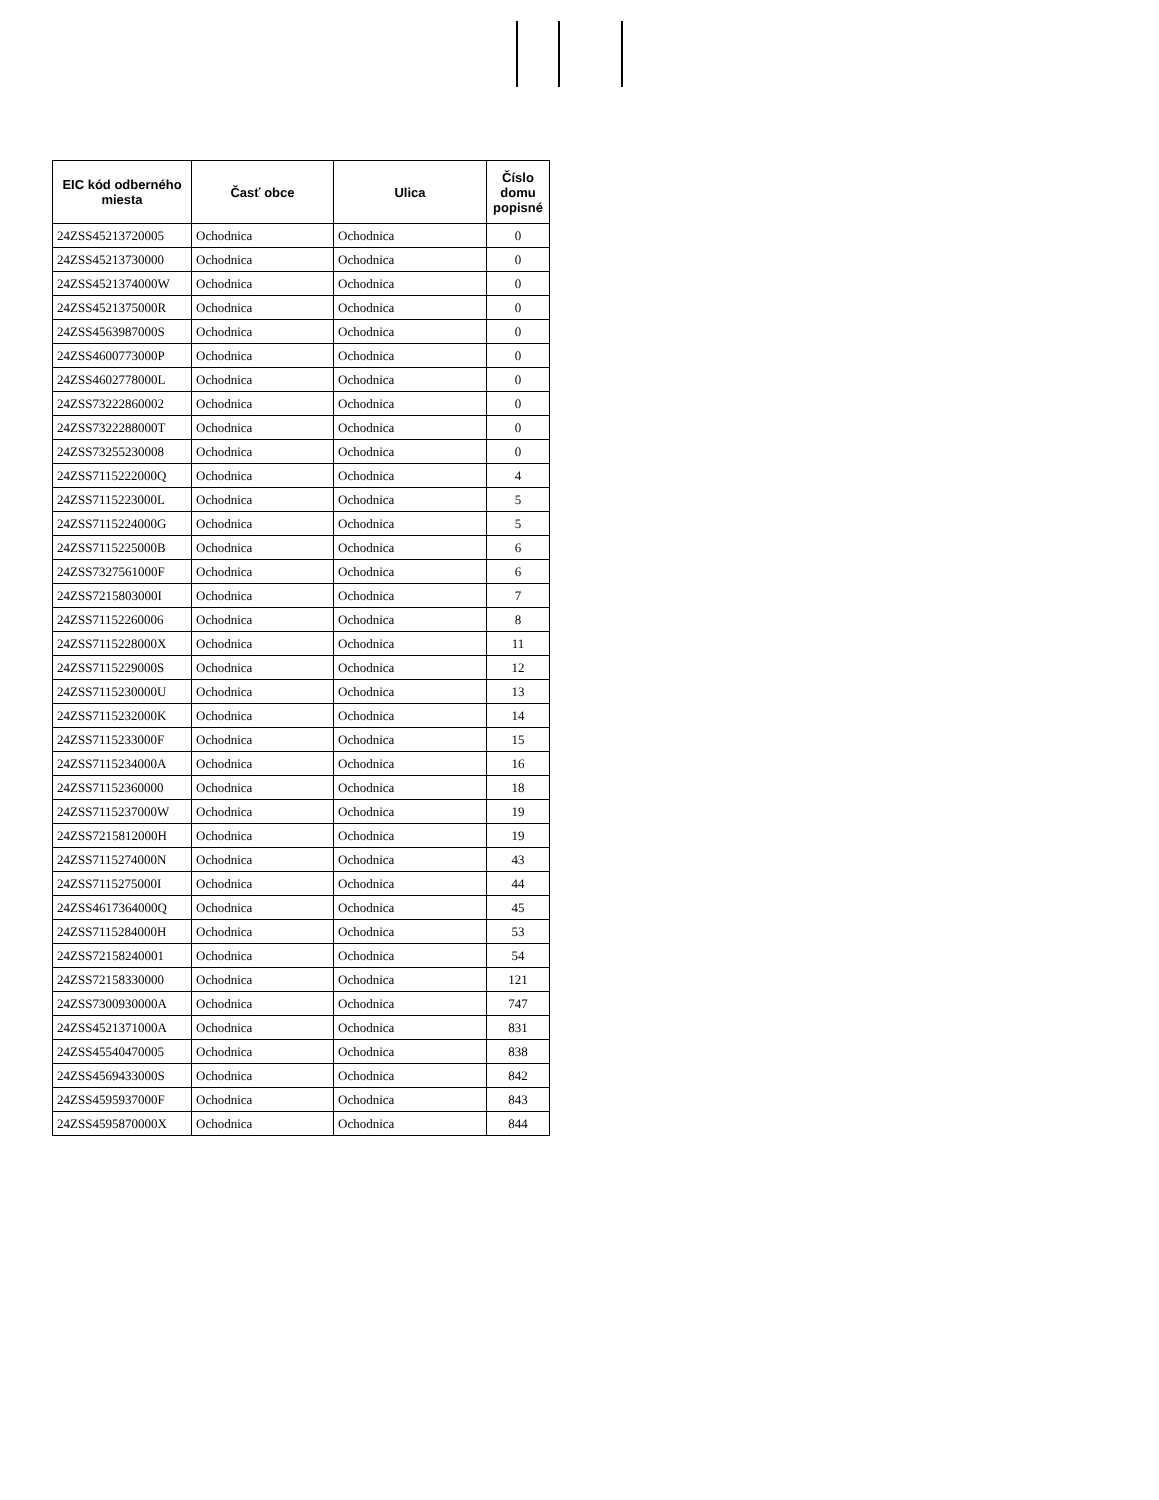| EIC kód odberného miesta | Časť obce | Ulica | Číslo domu popisné |
| --- | --- | --- | --- |
| 24ZSS45213720005 | Ochodnica | Ochodnica | 0 |
| 24ZSS45213730000 | Ochodnica | Ochodnica | 0 |
| 24ZSS4521374000W | Ochodnica | Ochodnica | 0 |
| 24ZSS4521375000R | Ochodnica | Ochodnica | 0 |
| 24ZSS4563987000S | Ochodnica | Ochodnica | 0 |
| 24ZSS4600773000P | Ochodnica | Ochodnica | 0 |
| 24ZSS4602778000L | Ochodnica | Ochodnica | 0 |
| 24ZSS73222860002 | Ochodnica | Ochodnica | 0 |
| 24ZSS7322288000T | Ochodnica | Ochodnica | 0 |
| 24ZSS73255230008 | Ochodnica | Ochodnica | 0 |
| 24ZSS7115222000Q | Ochodnica | Ochodnica | 4 |
| 24ZSS7115223000L | Ochodnica | Ochodnica | 5 |
| 24ZSS7115224000G | Ochodnica | Ochodnica | 5 |
| 24ZSS7115225000B | Ochodnica | Ochodnica | 6 |
| 24ZSS7327561000F | Ochodnica | Ochodnica | 6 |
| 24ZSS7215803000I | Ochodnica | Ochodnica | 7 |
| 24ZSS71152260006 | Ochodnica | Ochodnica | 8 |
| 24ZSS7115228000X | Ochodnica | Ochodnica | 11 |
| 24ZSS7115229000S | Ochodnica | Ochodnica | 12 |
| 24ZSS7115230000U | Ochodnica | Ochodnica | 13 |
| 24ZSS7115232000K | Ochodnica | Ochodnica | 14 |
| 24ZSS7115233000F | Ochodnica | Ochodnica | 15 |
| 24ZSS7115234000A | Ochodnica | Ochodnica | 16 |
| 24ZSS71152360000 | Ochodnica | Ochodnica | 18 |
| 24ZSS7115237000W | Ochodnica | Ochodnica | 19 |
| 24ZSS7215812000H | Ochodnica | Ochodnica | 19 |
| 24ZSS7115274000N | Ochodnica | Ochodnica | 43 |
| 24ZSS7115275000I | Ochodnica | Ochodnica | 44 |
| 24ZSS4617364000Q | Ochodnica | Ochodnica | 45 |
| 24ZSS7115284000H | Ochodnica | Ochodnica | 53 |
| 24ZSS72158240001 | Ochodnica | Ochodnica | 54 |
| 24ZSS72158330000 | Ochodnica | Ochodnica | 121 |
| 24ZSS7300930000A | Ochodnica | Ochodnica | 747 |
| 24ZSS4521371000A | Ochodnica | Ochodnica | 831 |
| 24ZSS45540470005 | Ochodnica | Ochodnica | 838 |
| 24ZSS4569433000S | Ochodnica | Ochodnica | 842 |
| 24ZSS4595937000F | Ochodnica | Ochodnica | 843 |
| 24ZSS4595870000X | Ochodnica | Ochodnica | 844 |